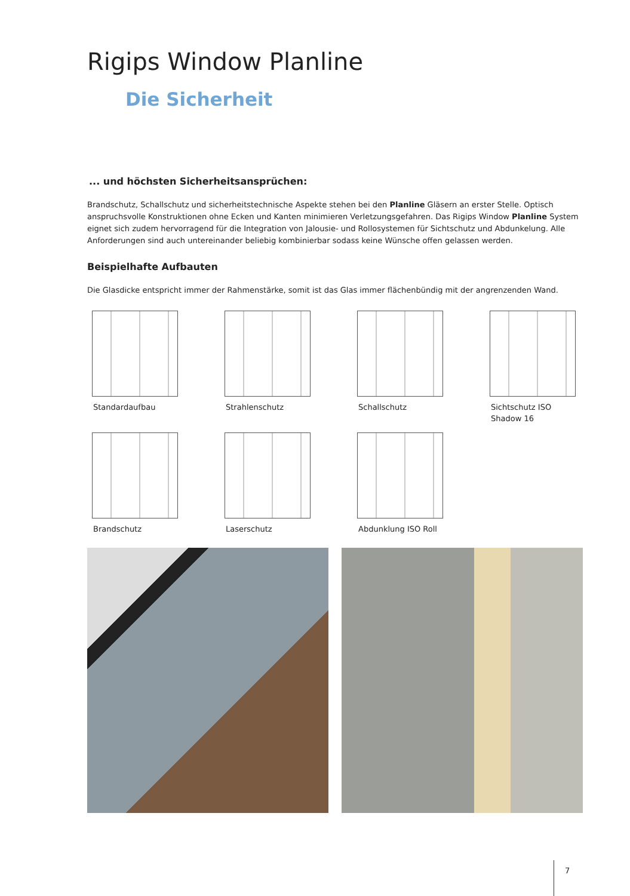Rigips Window Planline
Die Sicherheit
... und höchsten Sicherheitsansprüchen:
Brandschutz, Schallschutz und sicherheitstechnische Aspekte stehen bei den Planline Gläsern an erster Stelle. Optisch anspruchsvolle Konstruktionen ohne Ecken und Kanten minimieren Verletzungsgefahren. Das Rigips Window Planline System eignet sich zudem hervorragend für die Integration von Jalousie- und Rollosystemen für Sichtschutz und Abdunkelung. Alle Anforderungen sind auch untereinander beliebig kombinierbar sodass keine Wünsche offen gelassen werden.
Beispielhafte Aufbauten
Die Glasdicke entspricht immer der Rahmenstärke, somit ist das Glas immer flächenbündig mit der angrenzenden Wand.
Standardaufbau
Strahlenschutz
Schallschutz
Sichtschutz ISO
Shadow 16
Brandschutz
Laserschutz
Abdunklung ISO Roll
7